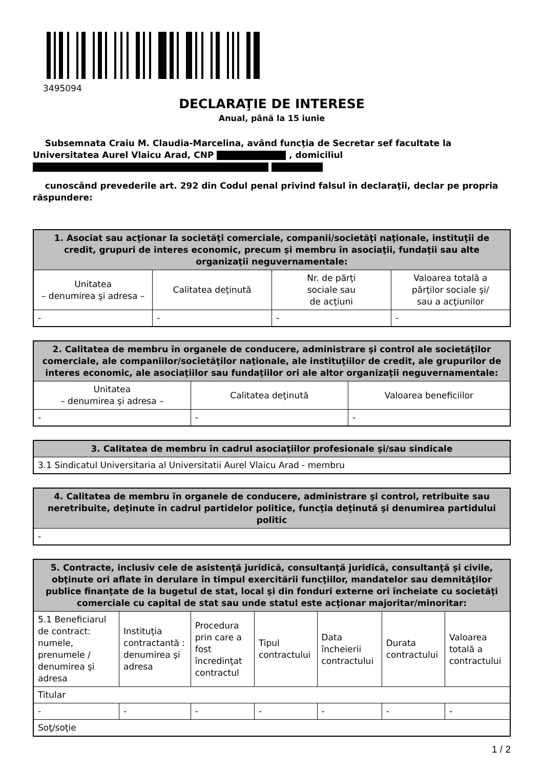3495094
DECLARAŢIE DE INTERESE
Anual, până la 15 iunie
Subsemnata Craiu M. Claudia-Marcelina, având funcţia de Secretar sef facultate la Universitatea Aurel Vlaicu Arad, CNP , domiciliul
cunoscând prevederile art. 292 din Codul penal privind falsul în declaraţii, declar pe propria răspundere:
| 1. Asociat sau acţionar la societăţi comerciale, companii/societăţi naţionale, instituţii de credit, grupuri de interes economic, precum şi membru în asociaţii, fundaţii sau alte organizaţii neguvernamentale: | | | |
| --- | --- | --- | --- |
| Unitatea – denumirea şi adresa – | Calitatea deţinută | Nr. de părţi sociale sau de acţiuni | Valoarea totală a părţilor sociale şi/ sau a acţiunilor |
| - | - | - | - |
| 2. Calitatea de membru în organele de conducere, administrare şi control ale societăţilor comerciale, ale companiilor/societăţilor naţionale, ale instituţiilor de credit, ale grupurilor de interes economic, ale asociaţiilor sau fundaţiilor ori ale altor organizaţii neguvernamentale: | | |
| --- | --- | --- |
| Unitatea – denumirea şi adresa – | Calitatea deţinută | Valoarea beneficiilor |
| - | - | - |
| 3. Calitatea de membru în cadrul asociaţiilor profesionale şi/sau sindicale |
| --- |
| 3.1 Sindicatul Universitaria al Universitatii Aurel Vlaicu Arad - membru |
| 4. Calitatea de membru în organele de conducere, administrare şi control, retribuite sau neretribuite, deţinute în cadrul partidelor politice, funcţia deţinută şi denumirea partidului politic |
| --- |
| - |
| 5. Contracte, inclusiv cele de asistenţă juridică, consultanţă juridică, consultanţă şi civile, obţinute ori aflate în derulare în timpul exercitării funcţiilor, mandatelor sau demnităţilor publice finanţate de la bugetul de stat, local şi din fonduri externe ori încheiate cu societăţi comerciale cu capital de stat sau unde statul este acţionar majoritar/minoritar: | | | | | | |
| --- | --- | --- | --- | --- | --- | --- |
| 5.1 Beneficiarul de contract: numele, prenumele / denumirea şi adresa | Instituţia contractantă : denumirea şi adresa | Procedura prin care a fost încredinţat contractul | Tipul contractului | Data încheierii contractului | Durata contractului | Valoarea totală a contractului |
| Titular | | | | | | |
| - | - | - | - | - | - | - |
| Soţ/soţie | | | | | | |
1 / 2